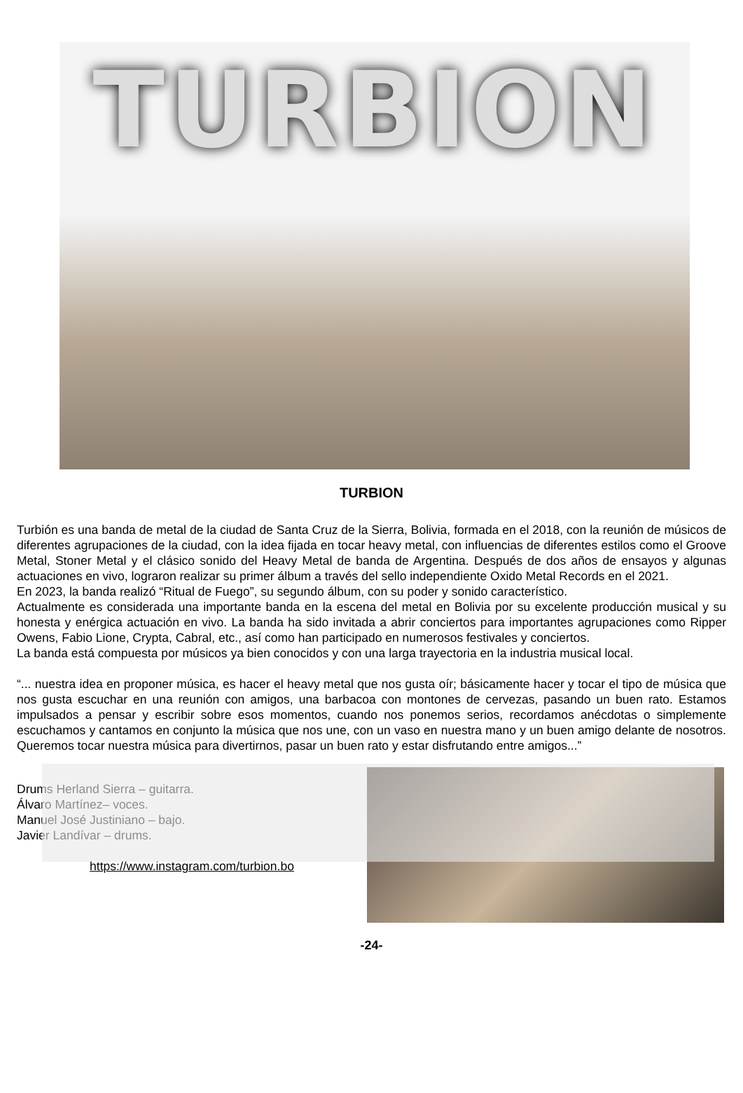TURBION
TURBION
Turbión es una banda de metal de la ciudad de Santa Cruz de la Sierra, Bolivia, formada en el 2018, con la reunión de músicos de diferentes agrupaciones de la ciudad, con la idea fijada en tocar heavy metal, con influencias de diferentes estilos como el Groove Metal, Stoner Metal y el clásico sonido del Heavy Metal de banda de Argentina. Después de dos años de ensayos y algunas actuaciones en vivo, lograron realizar su primer álbum a través del sello independiente Oxido Metal Records en el 2021.
En 2023, la banda realizó “Ritual de Fuego”, su segundo álbum, con su poder y sonido característico.
Actualmente es considerada una importante banda en la escena del metal en Bolivia por su excelente producción musical y su honesta y enérgica actuación en vivo. La banda ha sido invitada a abrir conciertos para importantes agrupaciones como Ripper Owens, Fabio Lione, Crypta, Cabral, etc., así como han participado en numerosos festivales y conciertos.
La banda está compuesta por músicos ya bien conocidos y con una larga trayectoria en la industria musical local.
“... nuestra idea en proponer música, es hacer el heavy metal que nos gusta oír; básicamente hacer y tocar el tipo de música que nos gusta escuchar en una reunión con amigos, una barbacoa con montones de cervezas, pasando un buen rato. Estamos impulsados a pensar y escribir sobre esos momentos, cuando nos ponemos serios, recordamos anécdotas o simplemente escuchamos y cantamos en conjunto la música que nos une, con un vaso en nuestra mano y un buen amigo delante de nosotros. Queremos tocar nuestra música para divertirnos, pasar un buen rato y estar disfrutando entre amigos...”
Drums Herland Sierra – guitarra.
Álvaro Martínez– voces.
Manuel José Justiniano – bajo.
Javier Landívar – drums.
https://www.instagram.com/turbion.bo
-24-